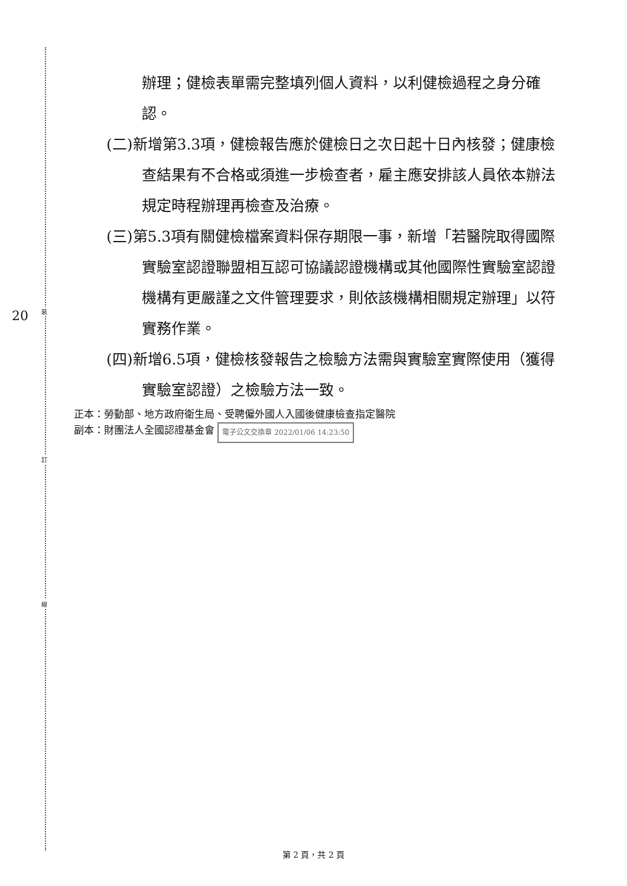裝
訂
線
20
辦理；健檢表單需完整填列個人資料，以利健檢過程之身分確認。
(二)新增第3.3項，健檢報告應於健檢日之次日起十日內核發；健康檢查結果有不合格或須進一步檢查者，雇主應安排該人員依本辦法規定時程辦理再檢查及治療。
(三)第5.3項有關健檢檔案資料保存期限一事，新增「若醫院取得國際實驗室認證聯盟相互認可協議認證機構或其他國際性實驗室認證機構有更嚴謹之文件管理要求，則依該機構相關規定辦理」以符實務作業。
(四)新增6.5項，健檢核發報告之檢驗方法需與實驗室實際使用（獲得實驗室認證）之檢驗方法一致。
正本：勞動部、地方政府衛生局、受聘僱外國人入國後健康檢查指定醫院
副本：財團法人全國認證基金會 電子公文交換章 2022/01/06 14:23:50
第 2 頁，共 2 頁